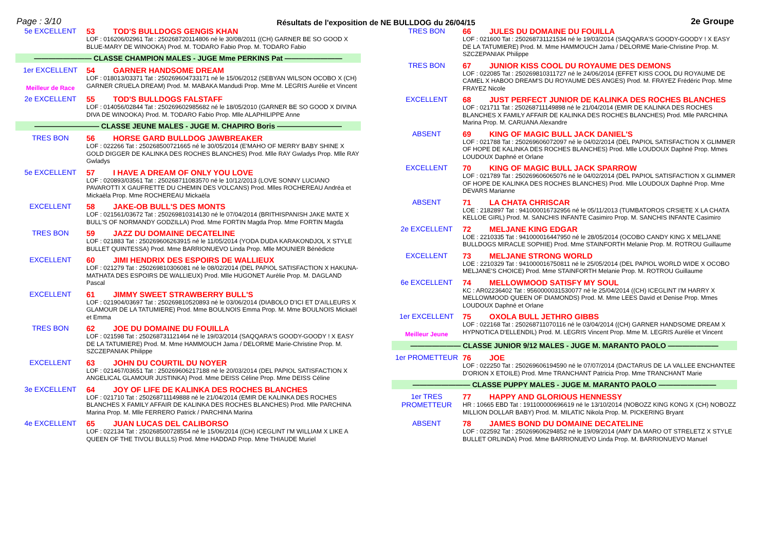Page : 3/10 Résultats de l'exposition de NE BULLDOG du 26/04/15 2e Groupe
5e EXCELLENT 53 TOD'S BULLDOGS GENGIS KHAN
LOF : 016206/02961 Tat : 250268720114806 né le 30/08/2011 ((CH) GARNER BE SO GOOD X BLUE-MARY DE WINOOKA) Prod. M. TODARO Fabio Prop. M. TODARO Fabio
———————— CLASSE CHAMPION MALES - JUGE Mme PERKINS Pat ————————
1er EXCELLENT
Meilleur de Race
54 GARNER HANDSOME DREAM
LOF : 018013/03371 Tat : 250269604733171 né le 15/06/2012 (SEBYAN WILSON OCOBO X (CH) GARNER CRUELA DREAM) Prod. M. MABAKA Mandudi Prop. Mme M. LEGRIS Aurélie et Vincent
2e EXCELLENT 55 TOD'S BULLDOGS FALSTAFF
LOF : 014056/02844 Tat : 250269602985682 né le 18/05/2010 (GARNER BE SO GOOD X DIVINA DIVA DE WINOOKA) Prod. M. TODARO Fabio Prop. Mlle ALAPHILIPPE Anne
————————— CLASSE JEUNE MALES - JUGE M. CHAPIRO Boris —————————
TRES BON 56 HORSE GARD BULLDOG JAWBREAKER
LOF : 022266 Tat : 250268500721665 né le 30/05/2014 (E'MAHO OF MERRY BABY SHINE X GOLD DIGGER DE KALINKA DES ROCHES BLANCHES) Prod. Mlle RAY Gwladys Prop. Mlle RAY Gwladys
5e EXCELLENT 57 I HAVE A DREAM OF ONLY YOU LOVE
LOF : 020893/03561 Tat : 250268711083570 né le 10/12/2013 (LOVE SONNY LUCIANO PAVAROTTI X GAUFRETTE DU CHEMIN DES VOLCANS) Prod. Mlles ROCHEREAU Andréa et Mickaëla Prop. Mme ROCHEREAU Mickaëla
EXCELLENT 58 JAKE-OB BULL'S DES MONTS
LOF : 021561/03672 Tat : 250269810314130 né le 07/04/2014 (BRITHISPANISH JAKE MATE X BULL'S OF NORMANDY GODZILLA) Prod. Mme FORTIN Magda Prop. Mme FORTIN Magda
TRES BON 59 JAZZ DU DOMAINE DECATELINE
LOF : 021883 Tat : 250269606263915 né le 11/05/2014 (YODA DUDA KARAKONDJOL X STYLE BULLET QUINTESSA) Prod. Mme BARRIONUEVO Linda Prop. Mlle MOUNIER Bénédicte
EXCELLENT 60 JIMI HENDRIX DES ESPOIRS DE WALLIEUX
LOF : 021279 Tat : 250269810306081 né le 08/02/2014 (DEL PAPIOL SATISFACTION X HAKUNA-MATHATA DES ESPOIRS DE WALLIEUX) Prod. Mlle HUGONET Aurélie Prop. M. DAGLAND Pascal
EXCELLENT 61 JIMMY SWEET STRAWBERRY BULL'S
LOF : 021904/03697 Tat : 250269810520893 né le 03/06/2014 (DIABOLO D'ICI ET D'AILLEURS X GLAMOUR DE LA TATUMIERE) Prod. Mme BOULNOIS Emma Prop. M. Mme BOULNOIS Mickaël et Emma
TRES BON 62 JOE DU DOMAINE DU FOUILLA
LOF : 021598 Tat : 250268731121464 né le 19/03/2014 (SAQQARA'S GOODY-GOODY ! X EASY DE LA TATUMIERE) Prod. M. Mme HAMMOUCH Jama / DELORME Marie-Christine Prop. M. SZCZEPANIAK Philippe
EXCELLENT 63 JOHN DU COURTIL DU NOYER
LOF : 021467/03651 Tat : 250269606217188 né le 20/03/2014 (DEL PAPIOL SATISFACTION X ANGELICAL GLAMOUR JUSTINKA) Prod. Mme DEISS Céline Prop. Mme DEISS Céline
3e EXCELLENT 64 JOY OF LIFE DE KALINKA DES ROCHES BLANCHES
LOF : 021710 Tat : 250268711149888 né le 21/04/2014 (EMIR DE KALINKA DES ROCHES BLANCHES X FAMILY AFFAIR DE KALINKA DES ROCHES BLANCHES) Prod. Mlle PARCHINA Marina Prop. M. Mlle FERRERO Patrick / PARCHINA Marina
4e EXCELLENT 65 JUAN LUCAS DEL CALIBORSO
LOF : 022134 Tat : 250268500728554 né le 15/06/2014 ((CH) ICEGLINT I'M WILLIAM X LIKE A QUEEN OF THE TIVOLI BULLS) Prod. Mme HADDAD Prop. Mme THIAUDE Muriel
TRES BON 66 JULES DU DOMAINE DU FOUILLA
LOF : 021600 Tat : 250268731121534 né le 19/03/2014 (SAQQARA'S GOODY-GOODY ! X EASY DE LA TATUMIERE) Prod. M. Mme HAMMOUCH Jama / DELORME Marie-Christine Prop. M. SZCZEPANIAK Philippe
TRES BON 67 JUNIOR KISS COOL DU ROYAUME DES DEMONS
LOF : 022085 Tat : 250269810311727 né le 24/06/2014 (EFFET KISS COOL DU ROYAUME DE CAMEL X HABOO DREAM'S DU ROYAUME DES ANGES) Prod. M. FRAYEZ Frédéric Prop. Mme FRAYEZ Nicole
EXCELLENT 68 JUST PERFECT JUNIOR DE KALINKA DES ROCHES BLANCHES
LOF : 021711 Tat : 250268711149898 né le 21/04/2014 (EMIR DE KALINKA DES ROCHES BLANCHES X FAMILY AFFAIR DE KALINKA DES ROCHES BLANCHES) Prod. Mlle PARCHINA Marina Prop. M. CARUANA Alexandre
ABSENT 69 KING OF MAGIC BULL JACK DANIEL'S
LOF : 021788 Tat : 250269606072097 né le 04/02/2014 (DEL PAPIOL SATISFACTION X GLIMMER OF HOPE DE KALINKA DES ROCHES BLANCHES) Prod. Mlle LOUDOUX Daphné Prop. Mmes LOUDOUX Daphné et Orlane
EXCELLENT 70 KING OF MAGIC BULL JACK SPARROW
LOF : 021789 Tat : 250269606065076 né le 04/02/2014 (DEL PAPIOL SATISFACTION X GLIMMER OF HOPE DE KALINKA DES ROCHES BLANCHES) Prod. Mlle LOUDOUX Daphné Prop. Mme DEVARS Marianne
ABSENT 71 LA CHATA CHRISCAR
LOE : 2182897 Tat : 941000016732956 né le 05/11/2013 (TUMBATOROS CRSIETE X LA CHATA KELLOE GIRL) Prod. M. SANCHIS INFANTE Casimiro Prop. M. SANCHIS INFANTE Casimiro
2e EXCELLENT 72 MELJANE KING EDGAR
LOE : 2210335 Tat : 941000016447950 né le 28/05/2014 (OCOBO CANDY KING X MELJANE BULLDOGS MIRACLE SOPHIE) Prod. Mme STAINFORTH Melanie Prop. M. ROTROU Guillaume
EXCELLENT 73 MELJANE STRONG WORLD
LOE : 2210329 Tat : 941000016750811 né le 25/05/2014 (DEL PAPIOL WORLD WIDE X OCOBO MELJANE'S CHOICE) Prod. Mme STAINFORTH Melanie Prop. M. ROTROU Guillaume
6e EXCELLENT 74 MELLOWMOOD SATISFY MY SOUL
KC : AR02236402 Tat : 9560000031530077 né le 25/04/2014 ((CH) ICEGLINT I'M HARRY X MELLOWMOOD QUEEN OF DIAMONDS) Prod. M. Mme LEES David et Denise Prop. Mmes LOUDOUX Daphné et Orlane
1er EXCELLENT
Meilleur Jeune
75 OXOLA BULL JETHRO GIBBS
LOF : 022168 Tat : 250268711070116 né le 03/04/2014 ((CH) GARNER HANDSOME DREAM X HYPNOTICA D'ELLENDIL) Prod. M. LEGRIS Vincent Prop. Mme M. LEGRIS Aurélie et Vincent
——————— CLASSE JUNIOR 9/12 MALES - JUGE M. MARANTO PAOLO ———————
1er PROMETTEUR 76 JOE
LOF : 022250 Tat : 250269606194590 né le 07/07/2014 (DACTARUS DE LA VALLEE ENCHANTEE D'ORION X ETOILE) Prod. Mme TRANCHANT Patricia Prop. Mme TRANCHANT Marie
———————— CLASSE PUPPY MALES - JUGE M. MARANTO PAOLO ————————
1er TRES PROMETTEUR
77 HAPPY AND GLORIOUS HENNESSY
HR : 10665 EBD Tat : 191100000696619 né le 13/10/2014 (NOBOZZ KING KONG X (CH) NOBOZZ MILLION DOLLAR BABY) Prod. M. MILATIC Nikola Prop. M. PICKERING Bryant
ABSENT 78 JAMES BOND DU DOMAINE DECATELINE
LOF : 022592 Tat : 250269606294852 né le 19/09/2014 (AMY DA MARO OT STRELETZ X STYLE BULLET ORLINDA) Prod. Mme BARRIONUEVO Linda Prop. M. BARRIONUEVO Manuel